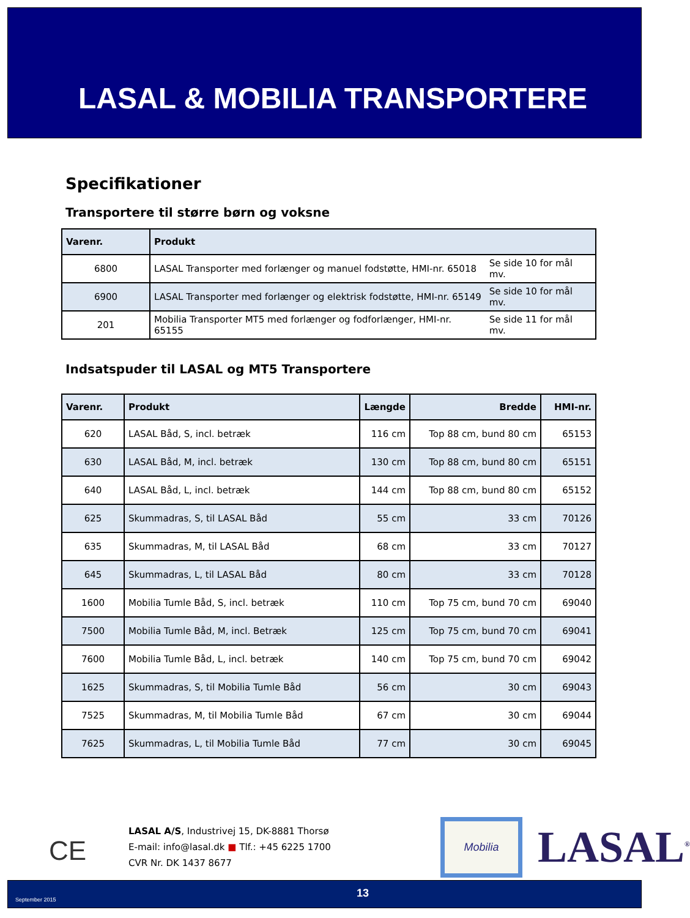LASAL & MOBILIA TRANSPORTERE
Specifikationer
Transportere til større børn og voksne
| Varenr. | Produkt | |
| --- | --- | --- |
| 6800 | LASAL Transporter med forlænger og manuel fodstøtte, HMI-nr. 65018 | Se side 10 for mål mv. |
| 6900 | LASAL Transporter med forlænger og elektrisk fodstøtte, HMI-nr. 65149 | Se side 10 for mål mv. |
| 201 | Mobilia Transporter MT5 med forlænger og fodforlænger, HMI-nr. 65155 | Se side 11 for mål mv. |
Indsatspuder til LASAL og MT5 Transportere
| Varenr. | Produkt | Længde | Bredde | HMI-nr. |
| --- | --- | --- | --- | --- |
| 620 | LASAL Båd, S, incl. betræk | 116 cm | Top 88 cm, bund 80 cm | 65153 |
| 630 | LASAL Båd, M, incl. betræk | 130 cm | Top 88 cm, bund 80 cm | 65151 |
| 640 | LASAL Båd, L, incl. betræk | 144 cm | Top 88 cm, bund 80 cm | 65152 |
| 625 | Skummadras, S, til LASAL Båd | 55 cm | 33 cm | 70126 |
| 635 | Skummadras, M, til LASAL Båd | 68 cm | 33 cm | 70127 |
| 645 | Skummadras, L, til LASAL Båd | 80 cm | 33 cm | 70128 |
| 1600 | Mobilia Tumle Båd, S, incl. betræk | 110 cm | Top 75 cm, bund 70 cm | 69040 |
| 7500 | Mobilia Tumle Båd, M, incl. Betræk | 125 cm | Top 75 cm, bund 70 cm | 69041 |
| 7600 | Mobilia Tumle Båd, L, incl. betræk | 140 cm | Top 75 cm, bund 70 cm | 69042 |
| 1625 | Skummadras, S, til Mobilia Tumle Båd | 56 cm | 30 cm | 69043 |
| 7525 | Skummadras, M, til Mobilia Tumle Båd | 67 cm | 30 cm | 69044 |
| 7625 | Skummadras, L, til Mobilia Tumle Båd | 77 cm | 30 cm | 69045 |
CE
LASAL A/S, Industrivej 15, DK-8881 Thorsø
E-mail: info@lasal.dk ■ Tlf.: +45 6225 1700
CVR Nr. DK 1437 8677
Mobilia
LASAL<sup>®</sup>
September 2015 13